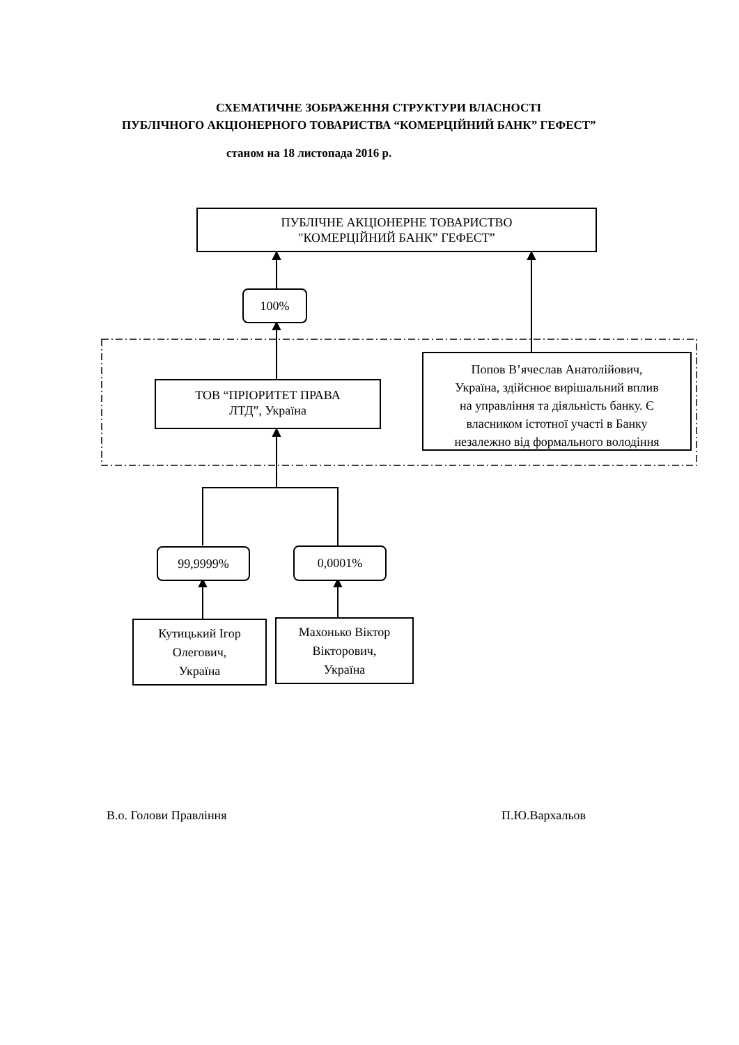СХЕМАТИЧНЕ ЗОБРАЖЕННЯ СТРУКТУРИ ВЛАСНОСТІ
ПУБЛІЧНОГО АКЦІОНЕРНОГО ТОВАРИСТВА “КОМЕРЦІЙНИЙ БАНК” ГЕФЕСТ”
станом на 18 листопада 2016 р.
ПУБЛІЧНЕ АКЦІОНЕРНЕ ТОВАРИСТВО
"КОМЕРЦІЙНИЙ БАНК” ГЕФЕСТ”
100%
ТОВ “ПРІОРИТЕТ ПРАВА
ЛТД”, Україна
Попов В’ячеслав Анатолійович,
Україна, здійснює вирішальний вплив
на управління та діяльність банку. Є
власником істотної участі в Банку
незалежно від формального володіння
99,9999% 0,0001%
Кутицький Ігор
Олегович,
Україна
Махонько Віктор
Вікторович,
Україна
В.о. Голови Правління П.Ю.Вархальов